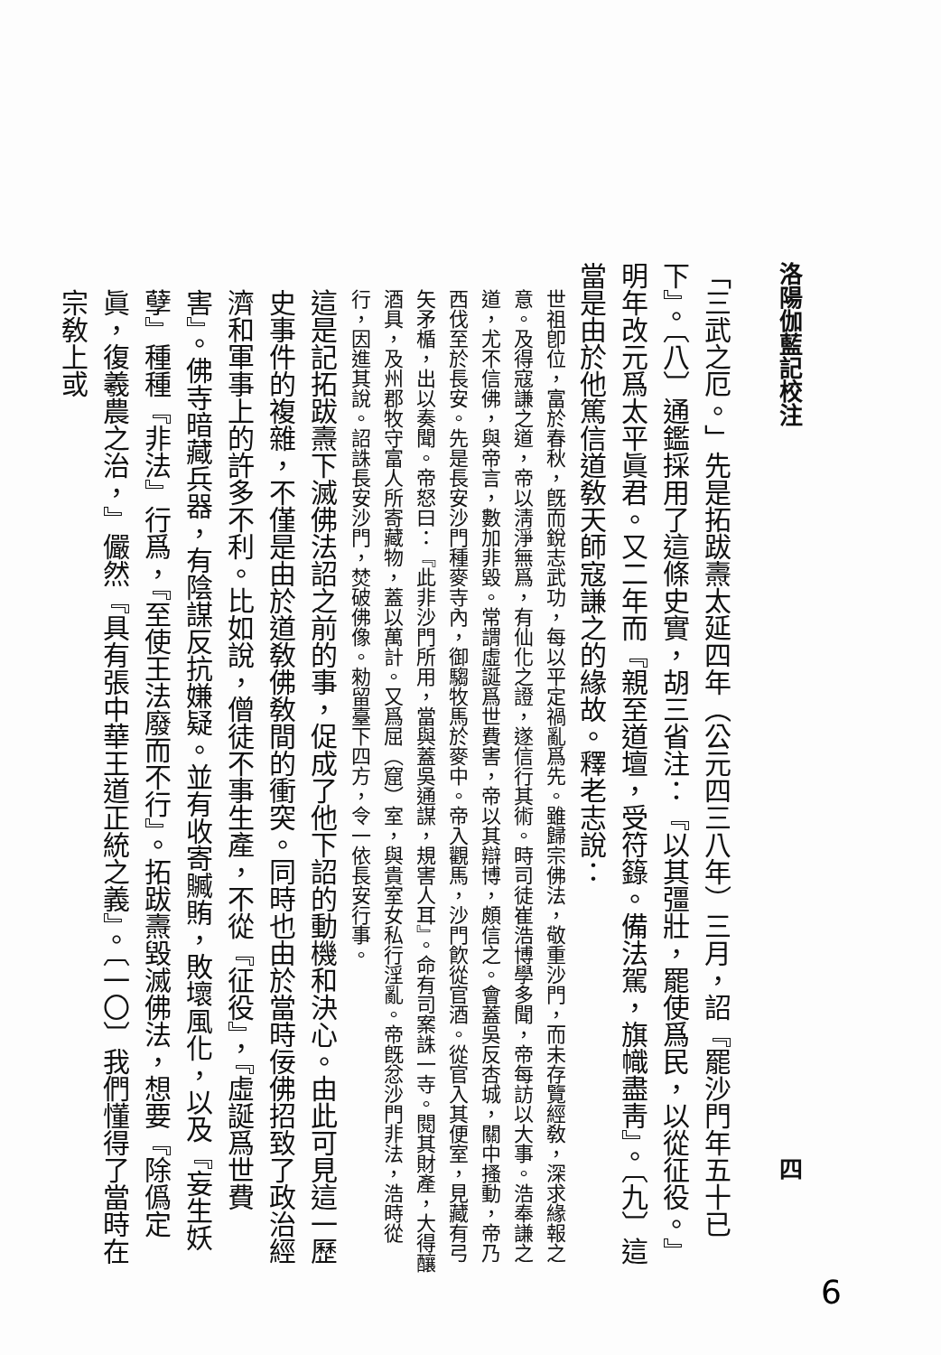洛陽伽藍記校注 四
「三武之厄。」先是拓跋燾太延四年（公元四三八年）三月，詔『罷沙門年五十已下』。〔八〕通鑑採用了這條史實，胡三省注：『以其彊壯，罷使爲民，以從征役。』明年改元爲太平眞君。又二年而『親至道壇，受符籙。備法駕，旗幟盡靑』。〔九〕這當是由於他篤信道敎天師寇謙之的緣故。釋老志說：
世祖卽位，富於春秋，旣而銳志武功，每以平定禍亂爲先。雖歸宗佛法，敬重沙門，而未存覽經敎，深求緣報之意。及得寇謙之道，帝以淸淨無爲，有仙化之證，遂信行其術。時司徒崔浩博學多聞，帝每訪以大事。浩奉謙之道，尤不信佛，與帝言，數加非毀。常謂虛誕爲世費害，帝以其辯博，頗信之。會蓋吳反杏城，關中搔動，帝乃西伐至於長安。先是長安沙門種麥寺內，御騶牧馬於麥中。帝入觀馬，沙門飮從官酒。從官入其便室，見藏有弓矢矛楯，出以奏聞。帝怒曰：『此非沙門所用，當與蓋吳通謀，規害人耳』。命有司案誅一寺。閱其財產，大得釀酒具，及州郡牧守富人所寄藏物，蓋以萬計。又爲屈（窟）室，與貴室女私行淫亂。帝旣忿沙門非法，浩時從行，因進其說。詔誅長安沙門，焚破佛像。勑留臺下四方，令一依長安行事。
這是記拓跋燾下滅佛法詔之前的事，促成了他下詔的動機和決心。由此可見這一歷史事件的複雜，不僅是由於道敎佛敎間的衝突。同時也由於當時佞佛招致了政治經濟和軍事上的許多不利。比如說，僧徒不事生產，不從『征役』，『虛誕爲世費害』。佛寺暗藏兵器，有陰謀反抗嫌疑。並有收寄贓賄，敗壞風化，以及『妄生妖孽』種種『非法』行爲，『至使王法廢而不行』。拓跋燾毀滅佛法，想要『除僞定眞，復羲農之治，』儼然『具有張中華王道正統之義』。〔一〇〕我們懂得了當時在宗敎上或
6